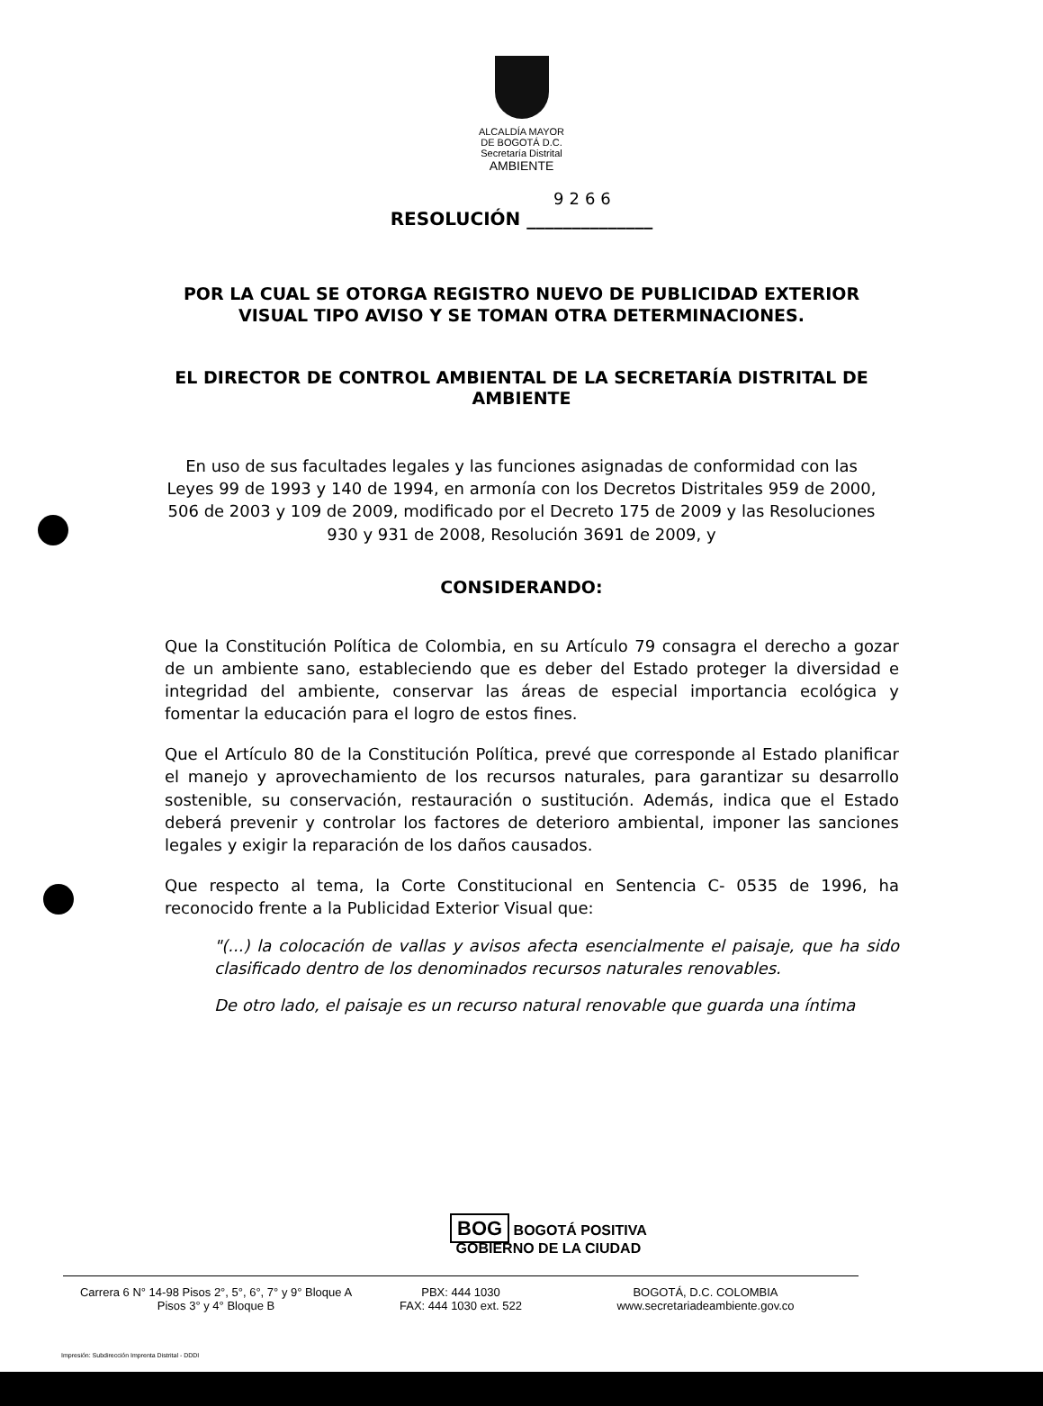ALCALDÍA MAYOR
DE BOGOTÁ D.C.
Secretaría Distrital
AMBIENTE
9266
RESOLUCIÓN ______________
POR LA CUAL SE OTORGA REGISTRO NUEVO DE PUBLICIDAD EXTERIOR VISUAL TIPO AVISO Y SE TOMAN OTRA DETERMINACIONES.
EL DIRECTOR DE CONTROL AMBIENTAL DE LA SECRETARÍA DISTRITAL DE AMBIENTE
En uso de sus facultades legales y las funciones asignadas de conformidad con las Leyes 99 de 1993 y 140 de 1994, en armonía con los Decretos Distritales 959 de 2000, 506 de 2003 y 109 de 2009, modificado por el Decreto 175 de 2009 y las Resoluciones 930 y 931 de 2008, Resolución 3691 de 2009, y
CONSIDERANDO:
Que la Constitución Política de Colombia, en su Artículo 79 consagra el derecho a gozar de un ambiente sano, estableciendo que es deber del Estado proteger la diversidad e integridad del ambiente, conservar las áreas de especial importancia ecológica y fomentar la educación para el logro de estos fines.
Que el Artículo 80 de la Constitución Política, prevé que corresponde al Estado planificar el manejo y aprovechamiento de los recursos naturales, para garantizar su desarrollo sostenible, su conservación, restauración o sustitución. Además, indica que el Estado deberá prevenir y controlar los factores de deterioro ambiental, imponer las sanciones legales y exigir la reparación de los daños causados.
Que respecto al tema, la Corte Constitucional en Sentencia C- 0535 de 1996, ha reconocido frente a la Publicidad Exterior Visual que:
"(...) la colocación de vallas y avisos afecta esencialmente el paisaje, que ha sido clasificado dentro de los denominados recursos naturales renovables.
De otro lado, el paisaje es un recurso natural renovable que guarda una íntima
BOG BOGOTÁ POSITIVA
GOBIERNO DE LA CIUDAD
Carrera 6 N° 14-98 Pisos 2°, 5°, 6°, 7° y 9° Bloque A
Pisos 3° y 4° Bloque B
PBX: 444 1030
FAX: 444 1030 ext. 522
BOGOTÁ, D.C. COLOMBIA
www.secretariadeambiente.gov.co
Impresión: Subdirección Imprenta Distrital - DDDI